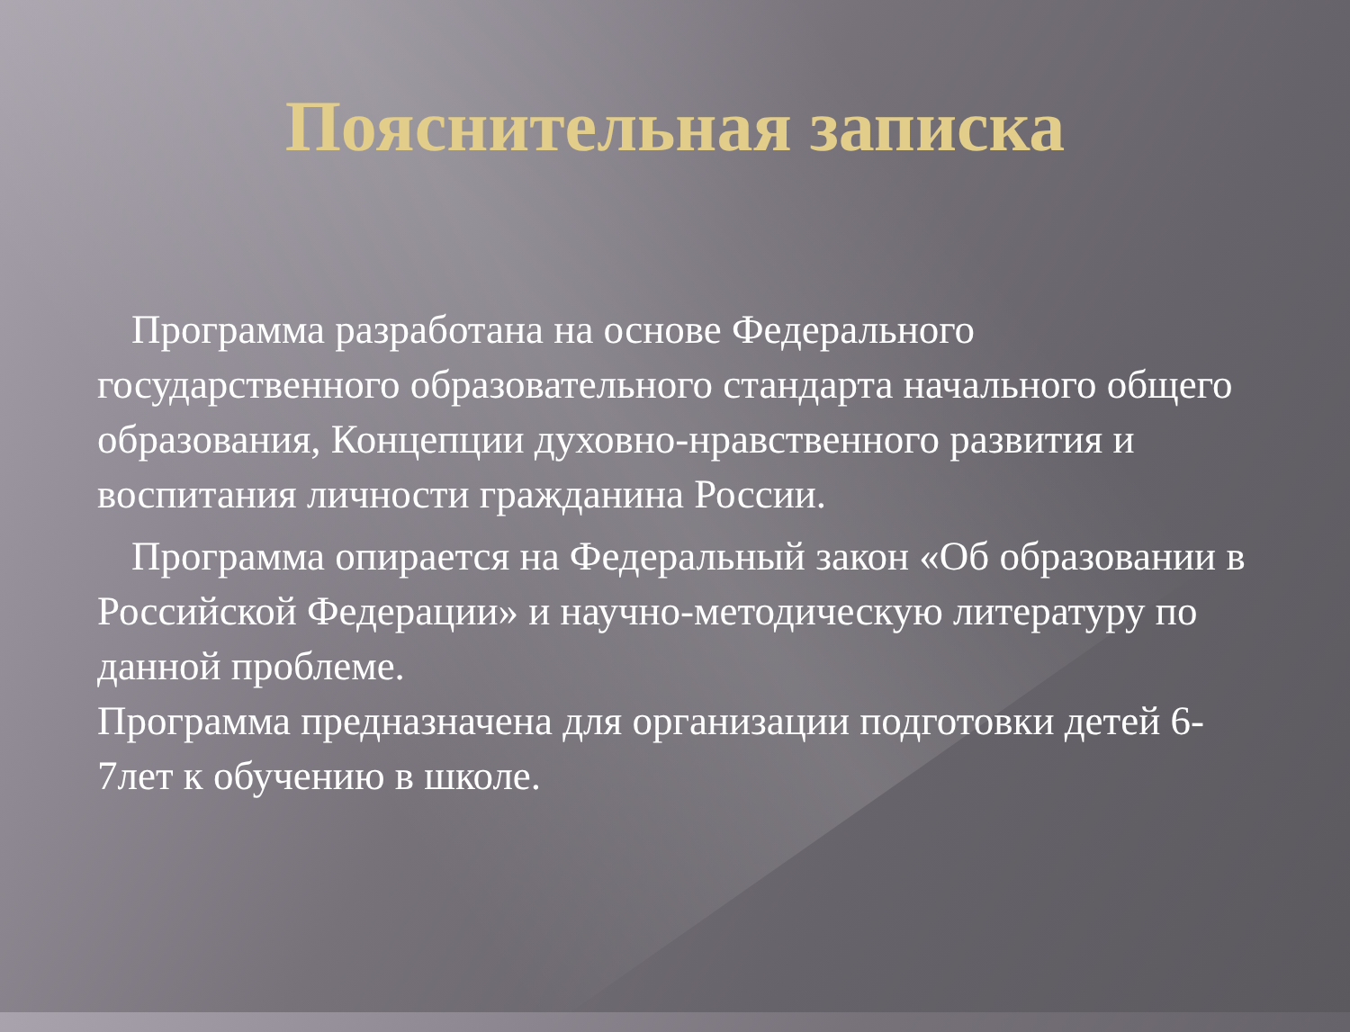Пояснительная записка
Программа разработана на основе Федерального государственного образовательного стандарта начального общего образования, Концепции духовно-нравственного развития и воспитания личности гражданина России.
Программа опирается на Федеральный закон «Об образовании в Российской Федерации» и научно-методическую литературу по данной проблеме.
Программа предназначена для организации подготовки детей 6-7лет к обучению в школе.